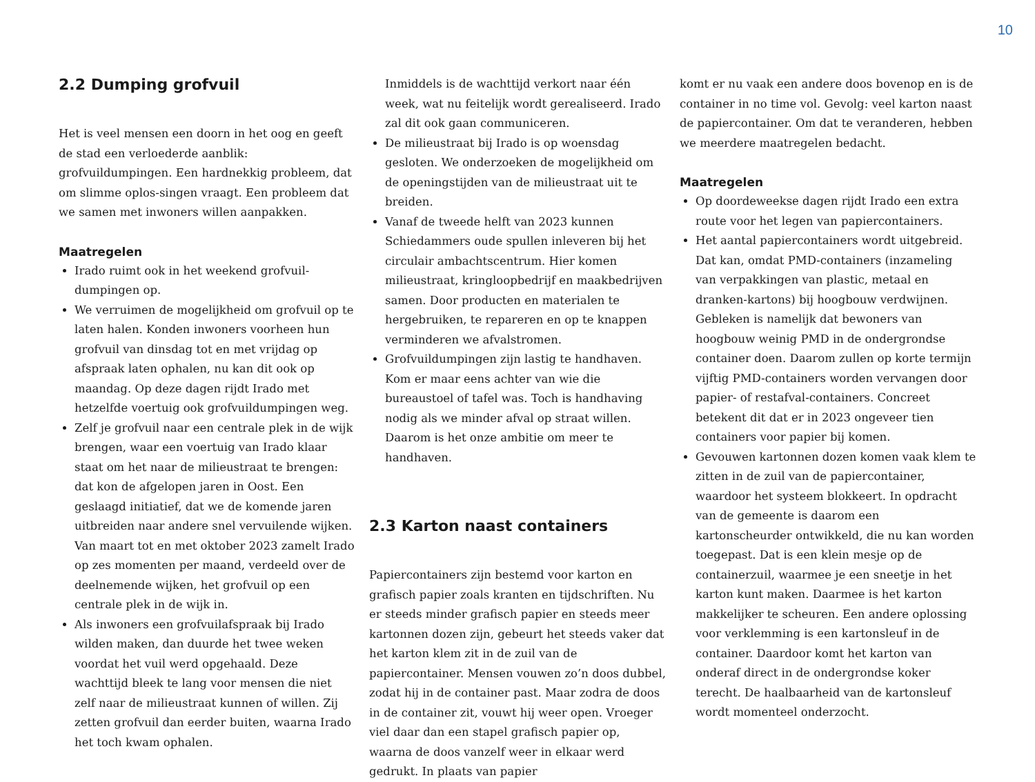10
2.2 Dumping grofvuil
Het is veel mensen een doorn in het oog en geeft de stad een verloederde aanblik: grofvuildumpingen. Een hardnekkig probleem, dat om slimme oplos-singen vraagt. Een probleem dat we samen met inwoners willen aanpakken.
Maatregelen
Irado ruimt ook in het weekend grofvuil-dumpingen op.
We verruimen de mogelijkheid om grofvuil op te laten halen. Konden inwoners voorheen hun grofvuil van dinsdag tot en met vrijdag op afspraak laten ophalen, nu kan dit ook op maandag. Op deze dagen rijdt Irado met hetzelfde voertuig ook grofvuildumpingen weg.
Zelf je grofvuil naar een centrale plek in de wijk brengen, waar een voertuig van Irado klaar staat om het naar de milieustraat te brengen: dat kon de afgelopen jaren in Oost. Een geslaagd initiatief, dat we de komende jaren uitbreiden naar andere snel vervuilende wijken. Van maart tot en met oktober 2023 zamelt Irado op zes momenten per maand, verdeeld over de deelnemende wijken, het grofvuil op een centrale plek in de wijk in.
Als inwoners een grofvuilafspraak bij Irado wilden maken, dan duurde het twee weken voordat het vuil werd opgehaald. Deze wachttijd bleek te lang voor mensen die niet zelf naar de milieustraat kunnen of willen. Zij zetten grofvuil dan eerder buiten, waarna Irado het toch kwam ophalen.
Inmiddels is de wachttijd verkort naar één week, wat nu feitelijk wordt gerealiseerd. Irado zal dit ook gaan communiceren.
De milieustraat bij Irado is op woensdag gesloten. We onderzoeken de mogelijkheid om de openingstijden van de milieustraat uit te breiden.
Vanaf de tweede helft van 2023 kunnen Schiedammers oude spullen inleveren bij het circulair ambachtscentrum. Hier komen milieustraat, kringloopbedrijf en maakbedrijven samen. Door producten en materialen te hergebruiken, te repareren en op te knappen verminderen we afvalstromen.
Grofvuildumpingen zijn lastig te handhaven. Kom er maar eens achter van wie die bureaustoel of tafel was. Toch is handhaving nodig als we minder afval op straat willen. Daarom is het onze ambitie om meer te handhaven.
2.3 Karton naast containers
Papiercontainers zijn bestemd voor karton en grafisch papier zoals kranten en tijdschriften. Nu er steeds minder grafisch papier en steeds meer kartonnen dozen zijn, gebeurt het steeds vaker dat het karton klem zit in de zuil van de papiercontainer. Mensen vouwen zo’n doos dubbel, zodat hij in de container past. Maar zodra de doos in de container zit, vouwt hij weer open. Vroeger viel daar dan een stapel grafisch papier op, waarna de doos vanzelf weer in elkaar werd gedrukt. In plaats van papier
komt er nu vaak een andere doos bovenop en is de container in no time vol. Gevolg: veel karton naast de papiercontainer. Om dat te veranderen, hebben we meerdere maatregelen bedacht.
Maatregelen
Op doordeweekse dagen rijdt Irado een extra route voor het legen van papiercontainers.
Het aantal papiercontainers wordt uitgebreid. Dat kan, omdat PMD-containers (inzameling van verpakkingen van plastic, metaal en dranken-kartons) bij hoogbouw verdwijnen. Gebleken is namelijk dat bewoners van hoogbouw weinig PMD in de ondergrondse container doen. Daarom zullen op korte termijn vijftig PMD-containers worden vervangen door papier- of restafval-containers. Concreet betekent dit dat er in 2023 ongeveer tien containers voor papier bij komen.
Gevouwen kartonnen dozen komen vaak klem te zitten in de zuil van de papiercontainer, waardoor het systeem blokkeert. In opdracht van de gemeente is daarom een kartonscheurder ontwikkeld, die nu kan worden toegepast. Dat is een klein mesje op de containerzuil, waarmee je een sneetje in het karton kunt maken. Daarmee is het karton makkelijker te scheuren. Een andere oplossing voor verklemming is een kartonsleuf in de container. Daardoor komt het karton van onderaf direct in de ondergrondse koker terecht. De haalbaarheid van de kartonsleuf wordt momenteel onderzocht.